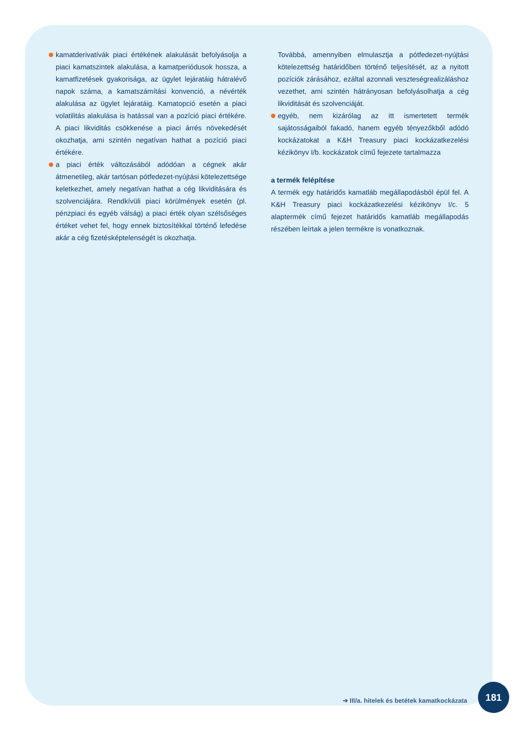kamatderivatívák piaci értékének alakulását befolyásolja a piaci kamatszintek alakulása, a kamatperiódusok hossza, a kamatfizetések gyakorisága, az ügylet lejáratáig hátralévő napok száma, a kamatszámítási konvenció, a névérték alakulása az ügylet lejáratáig. Kamatopció esetén a piaci volatilitás alakulása is hatással van a pozíció piaci értékére. A piaci likviditás csökkenése a piaci árrés növekedését okozhatja, ami szintén negatívan hathat a pozíció piaci értékére.
a piaci érték változásából adódóan a cégnek akár átmenetileg, akár tartósan pótfedezet-nyújtási kötelezettsége keletkezhet, amely negatívan hathat a cég likviditására és szolvenciájára. Rendkívüli piaci körülmények esetén (pl. pénzpiaci és egyéb válság) a piaci érték olyan szélsőséges értéket vehet fel, hogy ennek biztosítékkal történő lefedése akár a cég fizetésképtelenségét is okozhatja.
Továbbá, amennyiben elmulasztja a pótfedezet-nyújtási kötelezettség határidőben történő teljesítését, az a nyitott pozíciók zárásához, ezáltal azonnali veszteségrealizáláshoz vezethet, ami szintén hátrányosan befolyásolhatja a cég likviditását és szolvenciáját.
egyéb, nem kizárólag az itt ismertetett termék sajátosságaiból fakadó, hanem egyéb tényezőkből adódó kockázatokat a K&H Treasury piaci kockázatkezelési kézikönyv I/b. kockázatok című fejezete tartalmazza
a termék felépítése
A termék egy határidős kamatláb megállapodásból épül fel. A K&H Treasury piaci kockázatkezelési kézikönyv I/c. 5 alaptermék című fejezet határidős kamatláb megállapodás részében leírtak a jelen termékre is vonatkoznak.
181
➔ III/a. hitelek és betétek kamatkockázata